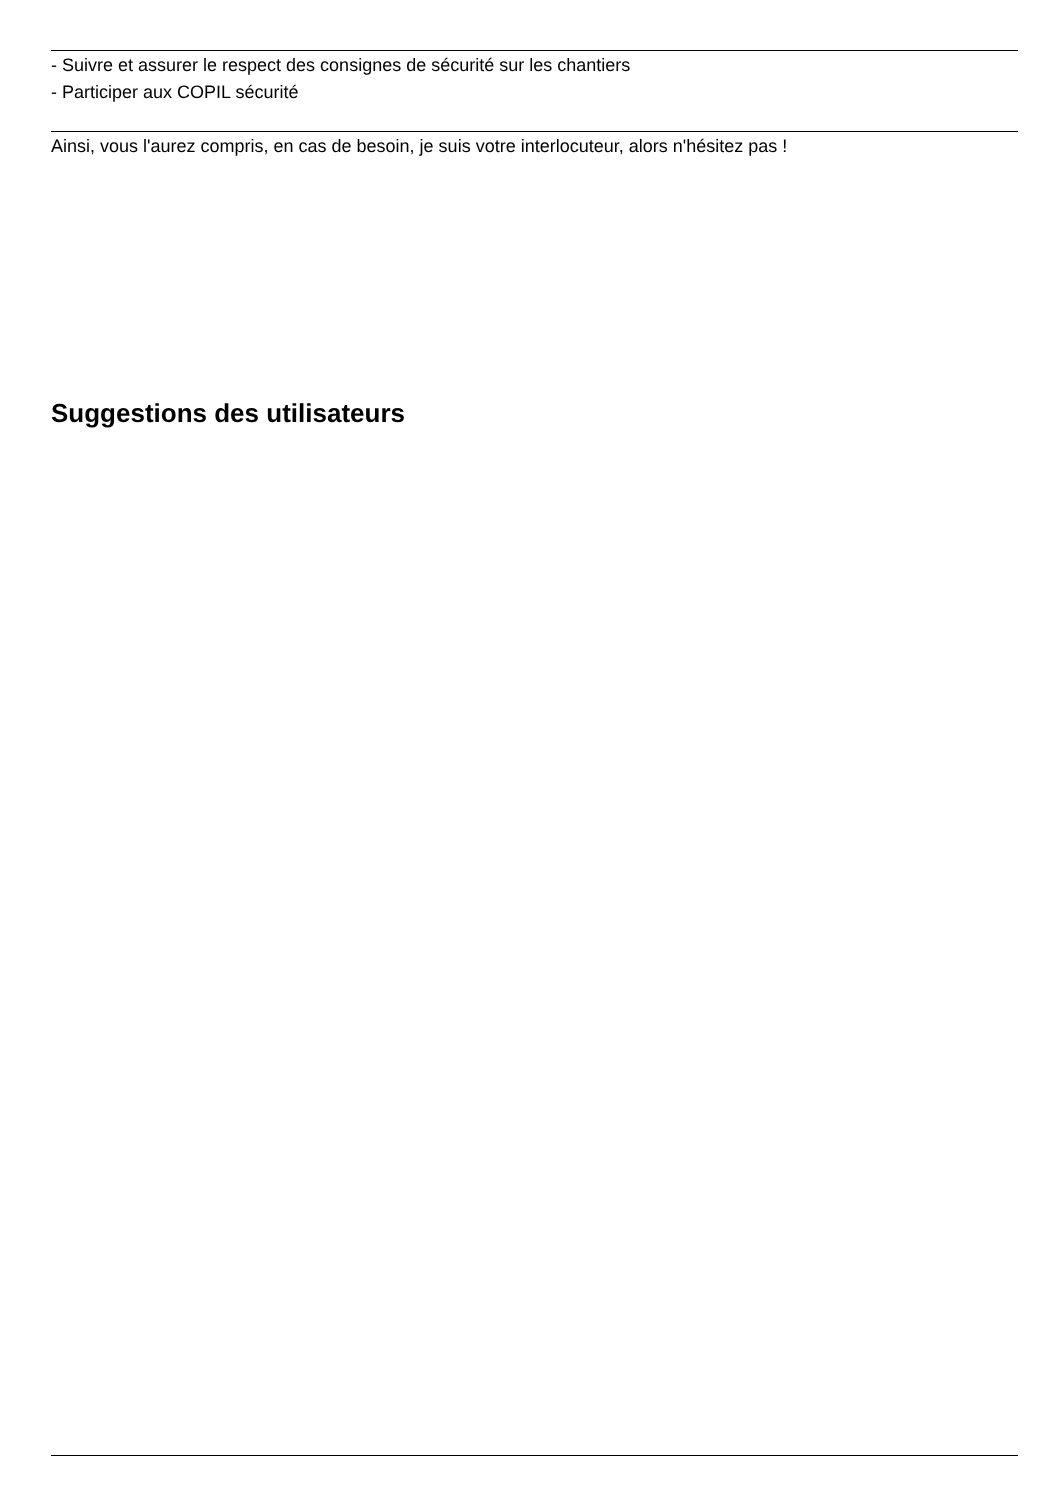- Suivre et assurer le respect des consignes de sécurité sur les chantiers
- Participer aux COPIL sécurité
Ainsi, vous l'aurez compris, en cas de besoin, je suis votre interlocuteur, alors n'hésitez pas !
Suggestions des utilisateurs